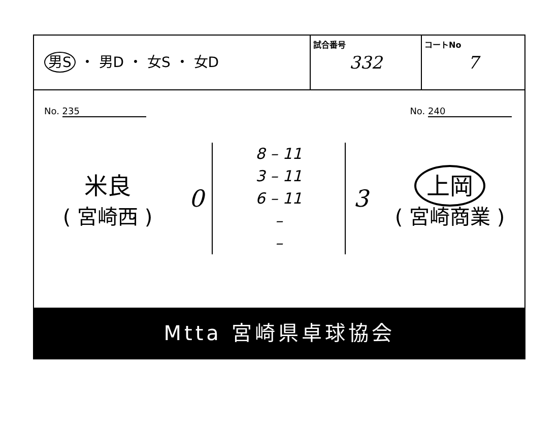| 男S ・ 男D ・ 女S ・ 女D | 試合番号 332 | コートNo 7 |
No. 235 No. 240
米良
( 宮崎西 )
0
8 – 11
3 – 11
6 – 11
–
–
3
上岡
( 宮崎商業 )
Mtta 宮崎県卓球協会